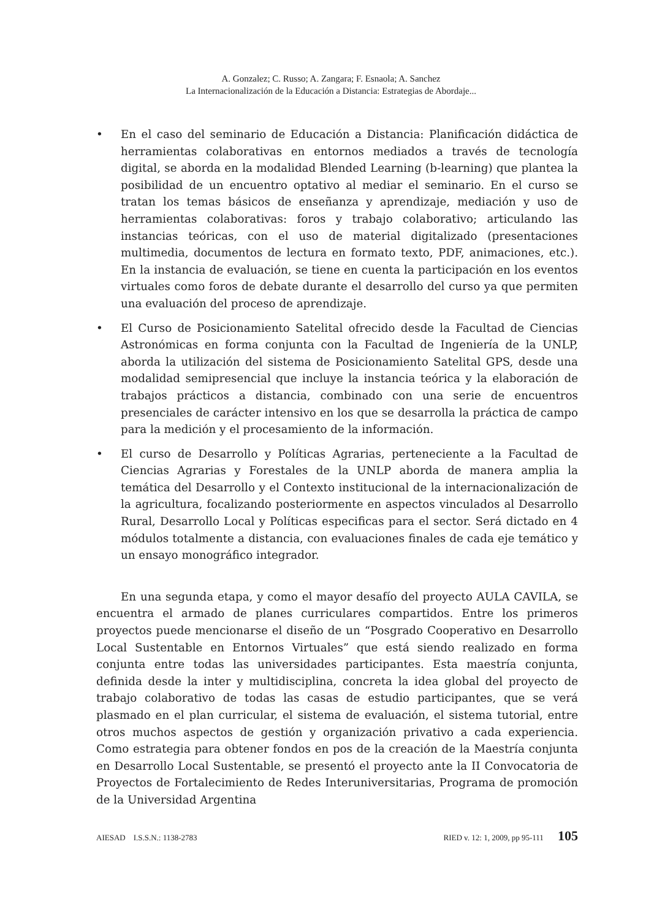A. Gonzalez; C. Russo; A. Zangara; F. Esnaola; A. Sanchez
La Internacionalización de la Educación a Distancia: Estrategias de Abordaje...
• En el caso del seminario de Educación a Distancia: Planificación didáctica de herramientas colaborativas en entornos mediados a través de tecnología digital, se aborda en la modalidad Blended Learning (b-learning) que plantea la posibilidad de un encuentro optativo al mediar el seminario. En el curso se tratan los temas básicos de enseñanza y aprendizaje, mediación y uso de herramientas colaborativas: foros y trabajo colaborativo; articulando las instancias teóricas, con el uso de material digitalizado (presentaciones multimedia, documentos de lectura en formato texto, PDF, animaciones, etc.). En la instancia de evaluación, se tiene en cuenta la participación en los eventos virtuales como foros de debate durante el desarrollo del curso ya que permiten una evaluación del proceso de aprendizaje.
• El Curso de Posicionamiento Satelital ofrecido desde la Facultad de Ciencias Astronómicas en forma conjunta con la Facultad de Ingeniería de la UNLP, aborda la utilización del sistema de Posicionamiento Satelital GPS, desde una modalidad semipresencial que incluye la instancia teórica y la elaboración de trabajos prácticos a distancia, combinado con una serie de encuentros presenciales de carácter intensivo en los que se desarrolla la práctica de campo para la medición y el procesamiento de la información.
• El curso de Desarrollo y Políticas Agrarias, perteneciente a la Facultad de Ciencias Agrarias y Forestales de la UNLP aborda de manera amplia la temática del Desarrollo y el Contexto institucional de la internacionalización de la agricultura, focalizando posteriormente en aspectos vinculados al Desarrollo Rural, Desarrollo Local y Políticas especificas para el sector. Será dictado en 4 módulos totalmente a distancia, con evaluaciones finales de cada eje temático y un ensayo monográfico integrador.
En una segunda etapa, y como el mayor desafío del proyecto AULA CAVILA, se encuentra el armado de planes curriculares compartidos. Entre los primeros proyectos puede mencionarse el diseño de un “Posgrado Cooperativo en Desarrollo Local Sustentable en Entornos Virtuales” que está siendo realizado en forma conjunta entre todas las universidades participantes. Esta maestría conjunta, definida desde la inter y multidisciplina, concreta la idea global del proyecto de trabajo colaborativo de todas las casas de estudio participantes, que se verá plasmado en el plan curricular, el sistema de evaluación, el sistema tutorial, entre otros muchos aspectos de gestión y organización privativo a cada experiencia. Como estrategia para obtener fondos en pos de la creación de la Maestría conjunta en Desarrollo Local Sustentable, se presentó el proyecto ante la II Convocatoria de Proyectos de Fortalecimiento de Redes Interuniversitarias, Programa de promoción de la Universidad Argentina
AIESAD I.S.S.N.: 1138-2783 RIED v. 12: 1, 2009, pp 95-111 105